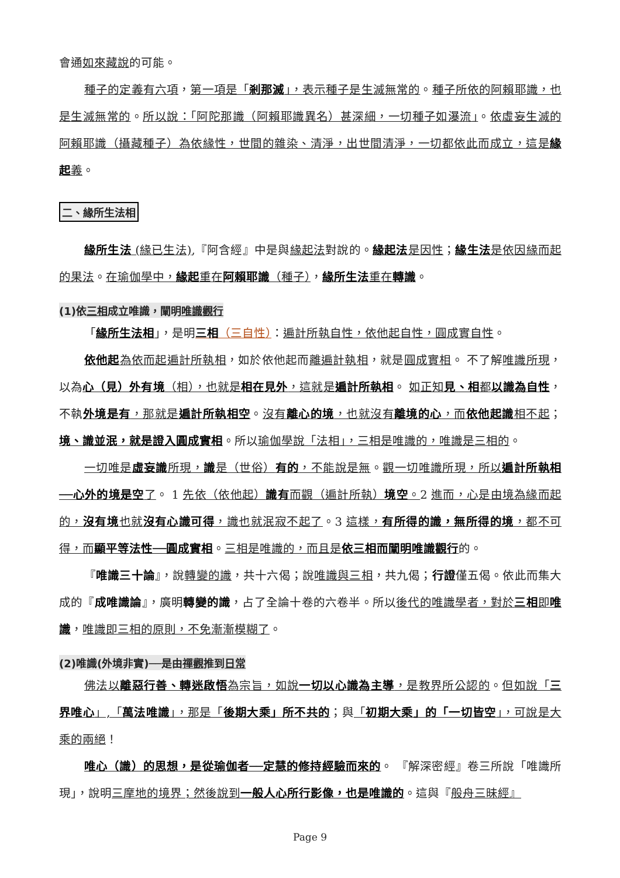會通如來藏說的可能。
種子的定義有六項，第一項是「剎那滅」，表示種子是生滅無常的。種子所依的阿賴耶識，也是生滅無常的。所以說：「阿陀那識（阿賴耶識異名）甚深細，一切種子如瀑流」。依虛妄生滅的阿賴耶識（攝藏種子）為依緣性，世間的雜染、清淨，出世間清淨，一切都依此而成立，這是緣起義。
二、緣所生法相
緣所生法 (緣已生法),『阿含經』中是與緣起法對說的。緣起法是因性；緣生法是依因緣而起的果法。在瑜伽學中，緣起重在阿賴耶識（種子），緣所生法重在轉識。
(1)依三相成立唯識，闡明唯識觀行
「緣所生法相」，是明三相（三自性）：遍計所執自性，依他起自性，圓成實自性。
依他起為依而起遍計所執相，如於依他起而離遍計執相，就是圓成實相。 不了解唯識所現，以為心（見）外有境（相），也就是相在見外，這就是遍計所執相。 如正知見、相都以識為自性，不執外境是有，那就是遍計所執相空。沒有離心的境，也就沒有離境的心，而依他起識相不起；境、識並泯，就是證入圓成實相。所以瑜伽學說「法相」，三相是唯識的，唯識是三相的。
一切唯是虛妄識所現，識是（世俗）有的，不能說是無。觀一切唯識所現，所以遍計所執相──心外的境是空了。 1 先依（依他起）識有而觀（遍計所執）境空。2 進而，心是由境為緣而起的，沒有境也就沒有心識可得，識也就泯寂不起了。3 這樣，有所得的識，無所得的境，都不可得，而顯平等法性──圓成實相。三相是唯識的，而且是依三相而闡明唯識觀行的。
『唯識三十論』，說轉變的識，共十六偈；說唯識與三相，共九偈；行證僅五偈。依此而集大成的『成唯識論』，廣明轉變的識，占了全論十卷的六卷半。所以後代的唯識學者，對於三相即唯識，唯識即三相的原則，不免漸漸模糊了。
(2)唯識(外境非實)──是由禪觀推到日常
佛法以離惡行善、轉迷啟悟為宗旨，如說一切以心識為主導，是教界所公認的。但如說「三界唯心」,「萬法唯識」，那是「後期大乘」所不共的；與「初期大乘」的「一切皆空」，可說是大乘的兩絕！
唯心（識）的思想，是從瑜伽者──定慧的修持經驗而來的。 『解深密經』卷三所說「唯識所現」，說明三摩地的境界；然後說到一般人心所行影像，也是唯識的。這與『般舟三昧經』
Page 9